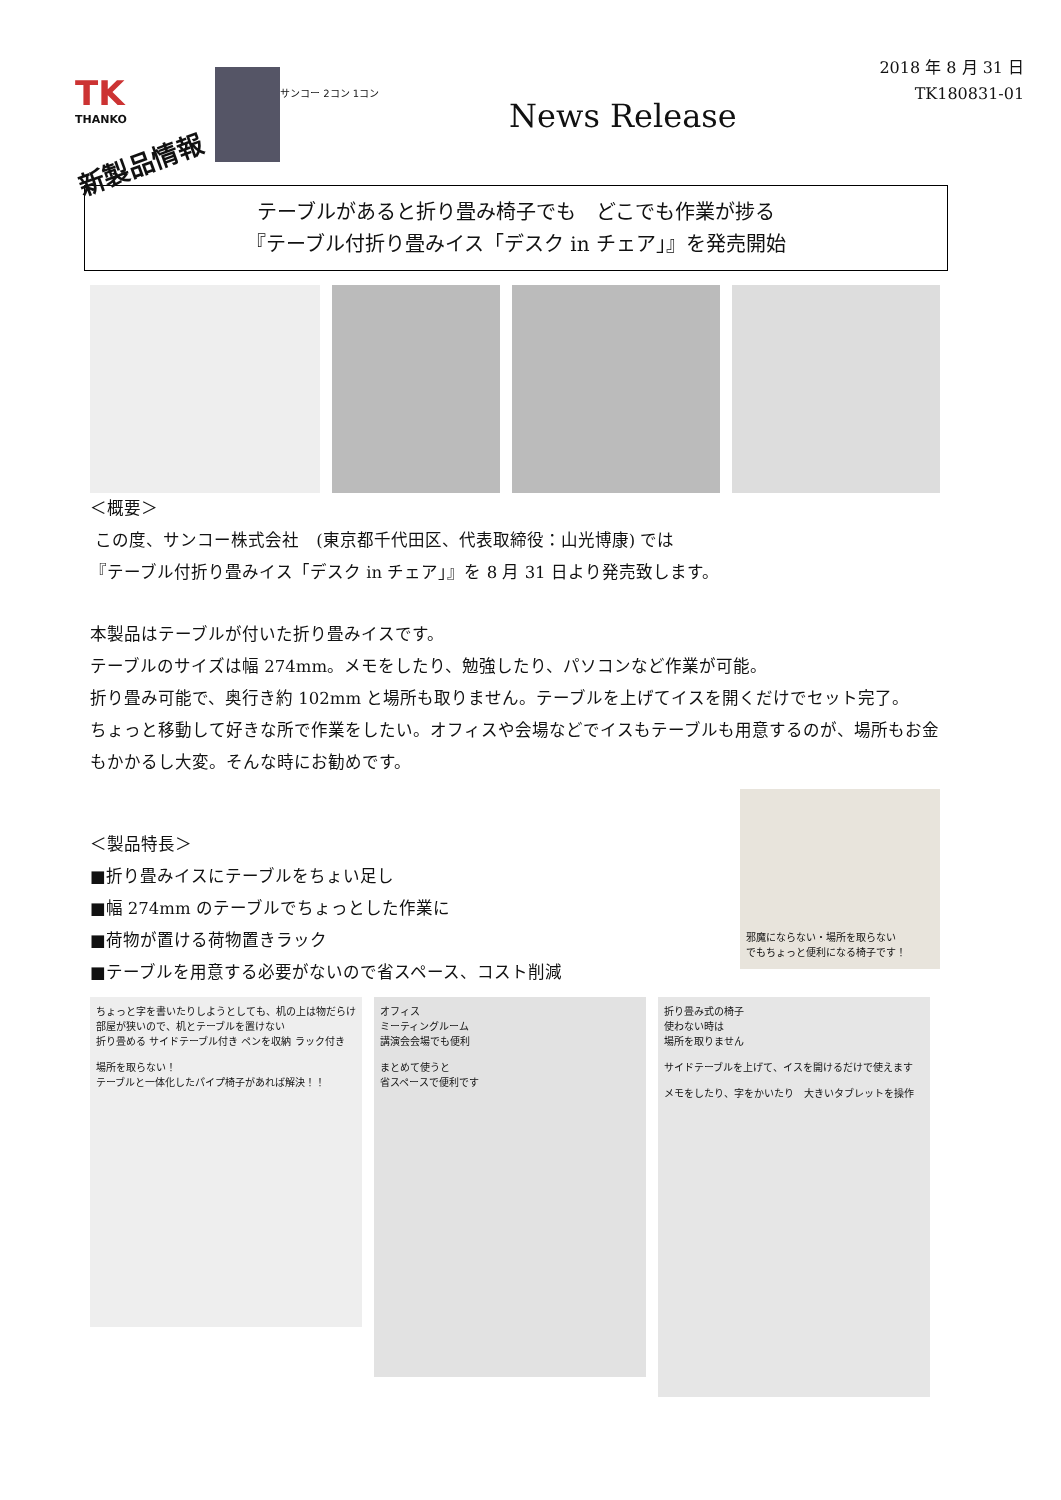TK
THANKO
新製品情報
サンコー 2コン 1コン
News Release
2018 年 8 月 31 日
TK180831-01
テーブルがあると折り畳み椅子でも　どこでも作業が捗る
『テーブル付折り畳みイス「デスク in チェア」』を発売開始
＜概要＞
この度、サンコー株式会社　(東京都千代田区、代表取締役：山光博康) では
『テーブル付折り畳みイス「デスク in チェア」』を 8 月 31 日より発売致します。
本製品はテーブルが付いた折り畳みイスです。
テーブルのサイズは幅 274mm。メモをしたり、勉強したり、パソコンなど作業が可能。
折り畳み可能で、奥行き約 102mm と場所も取りません。テーブルを上げてイスを開くだけでセット完了。
ちょっと移動して好きな所で作業をしたい。オフィスや会場などでイスもテーブルも用意するのが、場所もお金もかかるし大変。そんな時にお勧めです。
＜製品特長＞
■折り畳みイスにテーブルをちょい足し
■幅 274mm のテーブルでちょっとした作業に
■荷物が置ける荷物置きラック
■テーブルを用意する必要がないので省スペース、コスト削減
邪魔にならない・場所を取らない
でもちょっと便利になる椅子です！
ちょっと字を書いたりしようとしても、机の上は物だらけ
部屋が狭いので、机とテーブルを置けない
折り畳める サイドテーブル付き ペンを収納 ラック付き
場所を取らない！
テーブルと一体化したパイプ椅子があれば解決！！
オフィス
ミーティングルーム
講演会会場でも便利
まとめて使うと
省スペースで便利です
折り畳み式の椅子
使わない時は
場所を取りません
サイドテーブルを上げて、イスを開けるだけで使えます
メモをしたり、字をかいたり　大きいタブレットを操作